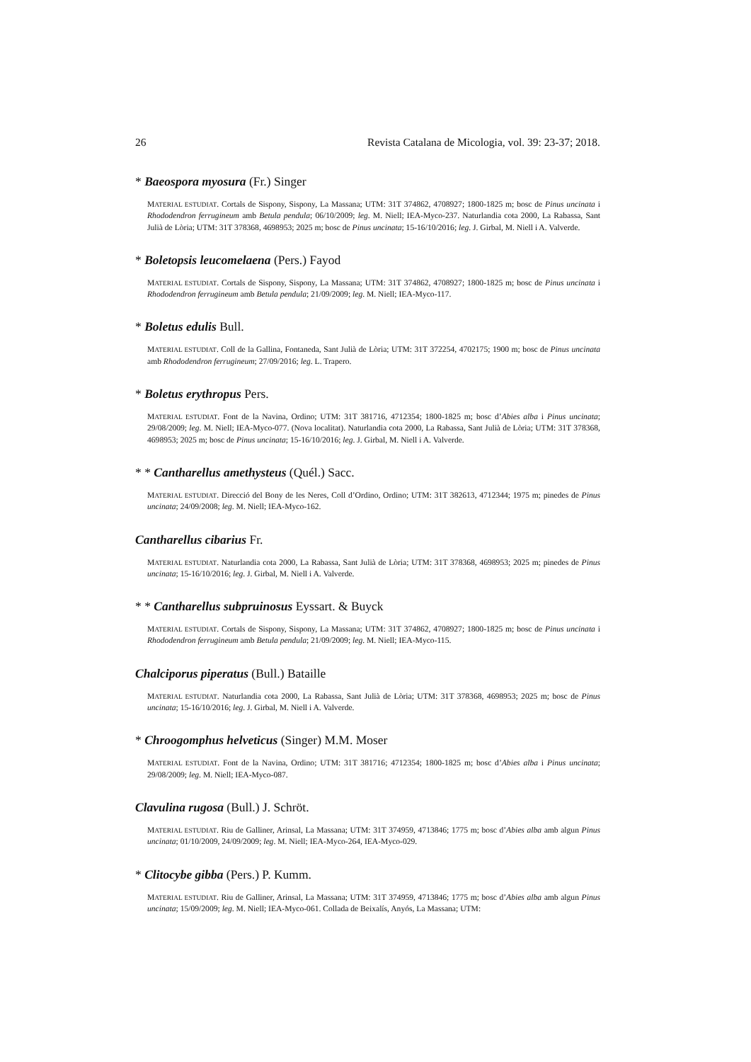26 Revista Catalana de Micologia, vol. 39: 23-37; 2018.
* Baeospora myosura (Fr.) Singer
MATERIAL ESTUDIAT. Cortals de Sispony, Sispony, La Massana; UTM: 31T 374862, 4708927; 1800-1825 m; bosc de Pinus uncinata i Rhododendron ferrugineum amb Betula pendula; 06/10/2009; leg. M. Niell; IEA-Myco-237. Naturlandia cota 2000, La Rabassa, Sant Julià de Lòria; UTM: 31T 378368, 4698953; 2025 m; bosc de Pinus uncinata; 15-16/10/2016; leg. J. Girbal, M. Niell i A. Valverde.
* Boletopsis leucomelaena (Pers.) Fayod
MATERIAL ESTUDIAT. Cortals de Sispony, Sispony, La Massana; UTM: 31T 374862, 4708927; 1800-1825 m; bosc de Pinus uncinata i Rhododendron ferrugineum amb Betula pendula; 21/09/2009; leg. M. Niell; IEA-Myco-117.
* Boletus edulis Bull.
MATERIAL ESTUDIAT. Coll de la Gallina, Fontaneda, Sant Julià de Lòria; UTM: 31T 372254, 4702175; 1900 m; bosc de Pinus uncinata amb Rhododendron ferrugineum; 27/09/2016; leg. L. Trapero.
* Boletus erythropus Pers.
MATERIAL ESTUDIAT. Font de la Navina, Ordino; UTM: 31T 381716, 4712354; 1800-1825 m; bosc d’Abies alba i Pinus uncinata; 29/08/2009; leg. M. Niell; IEA-Myco-077. (Nova localitat). Naturlandia cota 2000, La Rabassa, Sant Julià de Lòria; UTM: 31T 378368, 4698953; 2025 m; bosc de Pinus uncinata; 15-16/10/2016; leg. J. Girbal, M. Niell i A. Valverde.
* * Cantharellus amethysteus (Quél.) Sacc.
MATERIAL ESTUDIAT. Direcció del Bony de les Neres, Coll d’Ordino, Ordino; UTM: 31T 382613, 4712344; 1975 m; pinedes de Pinus uncinata; 24/09/2008; leg. M. Niell; IEA-Myco-162.
Cantharellus cibarius Fr.
MATERIAL ESTUDIAT. Naturlandia cota 2000, La Rabassa, Sant Julià de Lòria; UTM: 31T 378368, 4698953; 2025 m; pinedes de Pinus uncinata; 15-16/10/2016; leg. J. Girbal, M. Niell i A. Valverde.
* * Cantharellus subpruinosus Eyssart. & Buyck
MATERIAL ESTUDIAT. Cortals de Sispony, Sispony, La Massana; UTM: 31T 374862, 4708927; 1800-1825 m; bosc de Pinus uncinata i Rhododendron ferrugineum amb Betula pendula; 21/09/2009; leg. M. Niell; IEA-Myco-115.
Chalciporus piperatus (Bull.) Bataille
MATERIAL ESTUDIAT. Naturlandia cota 2000, La Rabassa, Sant Julià de Lòria; UTM: 31T 378368, 4698953; 2025 m; bosc de Pinus uncinata; 15-16/10/2016; leg. J. Girbal, M. Niell i A. Valverde.
* Chroogomphus helveticus (Singer) M.M. Moser
MATERIAL ESTUDIAT. Font de la Navina, Ordino; UTM: 31T 381716; 4712354; 1800-1825 m; bosc d’Abies alba i Pinus uncinata; 29/08/2009; leg. M. Niell; IEA-Myco-087.
Clavulina rugosa (Bull.) J. Schröt.
MATERIAL ESTUDIAT. Riu de Galliner, Arinsal, La Massana; UTM: 31T 374959, 4713846; 1775 m; bosc d’Abies alba amb algun Pinus uncinata; 01/10/2009, 24/09/2009; leg. M. Niell; IEA-Myco-264, IEA-Myco-029.
* Clitocybe gibba (Pers.) P. Kumm.
MATERIAL ESTUDIAT. Riu de Galliner, Arinsal, La Massana; UTM: 31T 374959, 4713846; 1775 m; bosc d’Abies alba amb algun Pinus uncinata; 15/09/2009; leg. M. Niell; IEA-Myco-061. Collada de Beixalís, Anyós, La Massana; UTM: